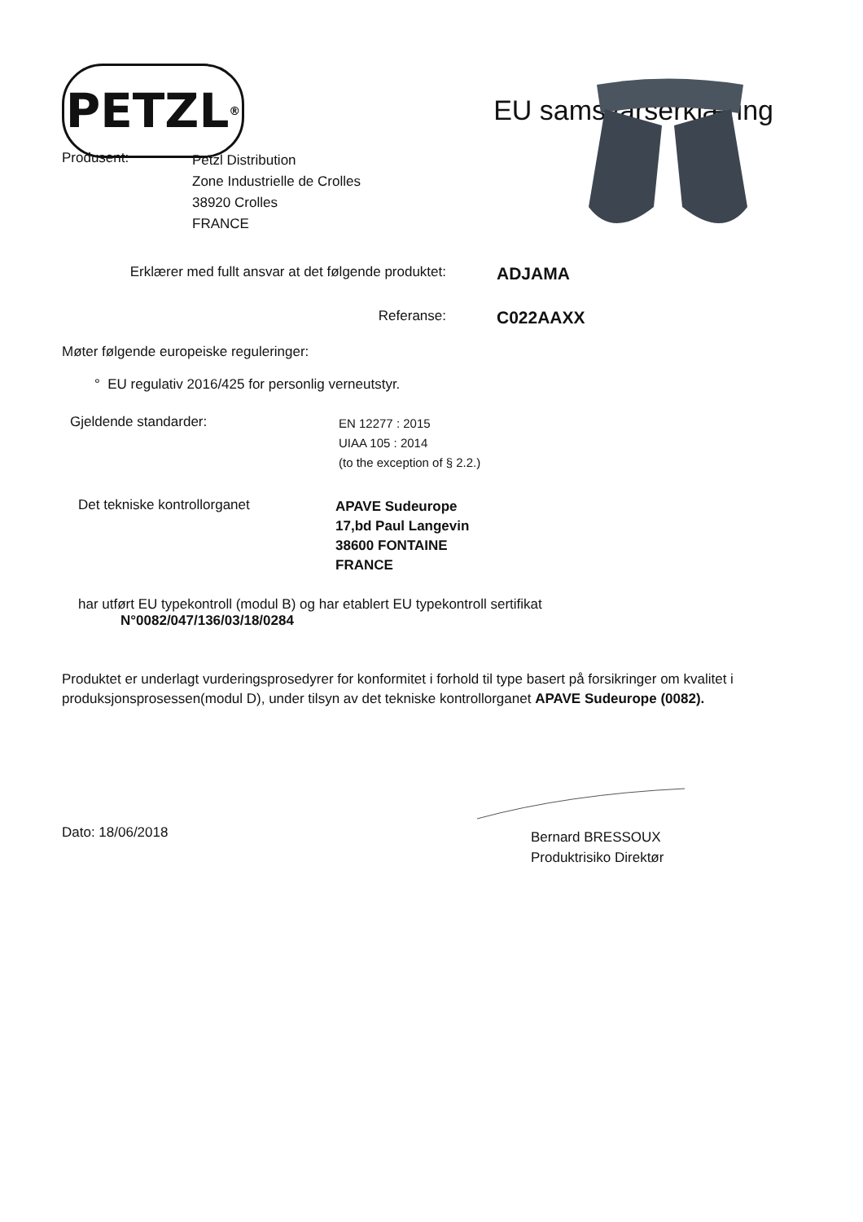PETZL<sup>®</sup>
EU samsvarserklæring
Produsent:
Petzl Distribution
Zone Industrielle de Crolles
38920 Crolles
FRANCE
Erklærer med fullt ansvar at det følgende produktet:
ADJAMA
Referanse:
C022AAXX
Møter følgende europeiske reguleringer:
° EU regulativ 2016/425 for personlig verneutstyr.
Gjeldende standarder:
EN 12277 : 2015
UIAA 105 : 2014
(to the exception of § 2.2.)
Det tekniske kontrollorganet
APAVE Sudeurope
17,bd Paul Langevin
38600 FONTAINE
FRANCE
har utført EU typekontroll (modul B) og har etablert EU typekontroll sertifikat
N°0082/047/136/03/18/0284
Produktet er underlagt vurderingsprosedyrer for konformitet i forhold til type basert på forsikringer om kvalitet i produksjonsprosessen(modul D), under tilsyn av det tekniske kontrollorganet APAVE Sudeurope (0082).
Dato: 18/06/2018
Bernard BRESSOUX
Produktrisiko Direktør